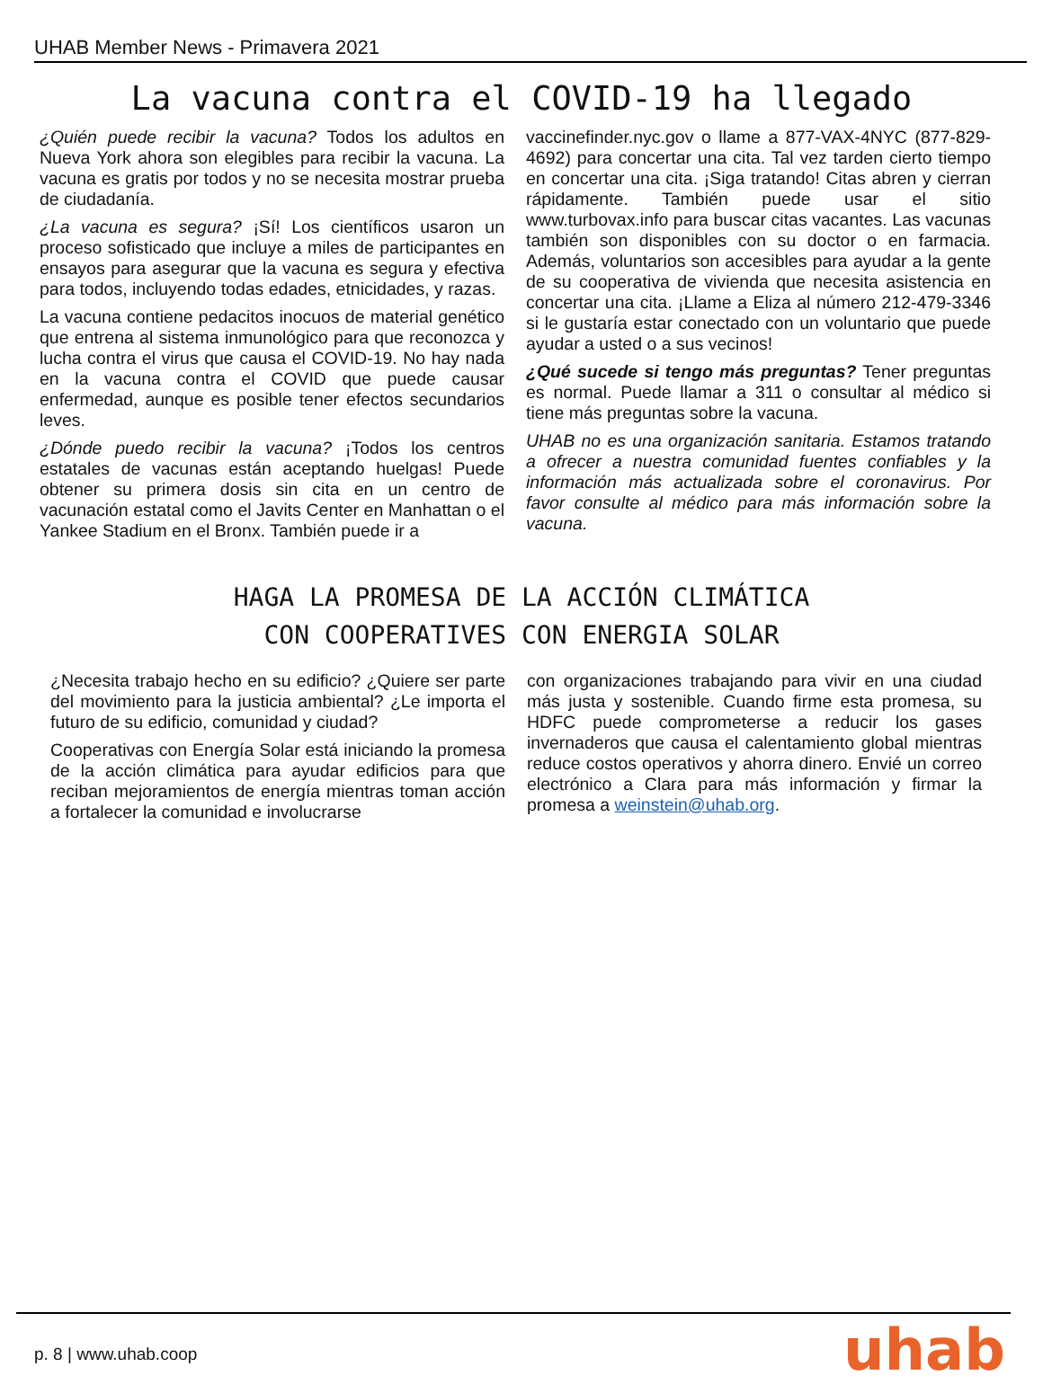UHAB Member News - Primavera 2021
La vacuna contra el COVID-19 ha llegado
¿Quién puede recibir la vacuna? Todos los adultos en Nueva York ahora son elegibles para recibir la vacuna. La vacuna es gratis por todos y no se necesita mostrar prueba de ciudadanía.
¿La vacuna es segura? ¡Sí! Los científicos usaron un proceso sofisticado que incluye a miles de participantes en ensayos para asegurar que la vacuna es segura y efectiva para todos, incluyendo todas edades, etnicidades, y razas.
La vacuna contiene pedacitos inocuos de material genético que entrena al sistema inmunológico para que reconozca y lucha contra el virus que causa el COVID-19. No hay nada en la vacuna contra el COVID que puede causar enfermedad, aunque es posible tener efectos secundarios leves.
¿Dónde puedo recibir la vacuna? ¡Todos los centros estatales de vacunas están aceptando huelgas! Puede obtener su primera dosis sin cita en un centro de vacunación estatal como el Javits Center en Manhattan o el Yankee Stadium en el Bronx. También puede ir a
vaccinefinder.nyc.gov o llame a 877-VAX-4NYC (877-829-4692) para concertar una cita. Tal vez tarden cierto tiempo en concertar una cita. ¡Siga tratando! Citas abren y cierran rápidamente. También puede usar el sitio www.turbovax.info para buscar citas vacantes. Las vacunas también son disponibles con su doctor o en farmacia. Además, voluntarios son accesibles para ayudar a la gente de su cooperativa de vivienda que necesita asistencia en concertar una cita. ¡Llame a Eliza al número 212-479-3346 si le gustaría estar conectado con un voluntario que puede ayudar a usted o a sus vecinos!
¿Qué sucede si tengo más preguntas? Tener preguntas es normal. Puede llamar a 311 o consultar al médico si tiene más preguntas sobre la vacuna.
UHAB no es una organización sanitaria. Estamos tratando a ofrecer a nuestra comunidad fuentes confiables y la información más actualizada sobre el coronavirus. Por favor consulte al médico para más información sobre la vacuna.
HAGA LA PROMESA DE LA ACCIÓN CLIMÁTICA
CON COOPERATIVES CON ENERGIA SOLAR
¿Necesita trabajo hecho en su edificio? ¿Quiere ser parte del movimiento para la justicia ambiental? ¿Le importa el futuro de su edificio, comunidad y ciudad?
Cooperativas con Energía Solar está iniciando la promesa de la acción climática para ayudar edificios para que reciban mejoramientos de energía mientras toman acción a fortalecer la comunidad e involucrarse
con organizaciones trabajando para vivir en una ciudad más justa y sostenible. Cuando firme esta promesa, su HDFC puede comprometerse a reducir los gases invernaderos que causa el calentamiento global mientras reduce costos operativos y ahorra dinero. Envié un correo electrónico a Clara para más información y firmar la promesa a weinstein@uhab.org.
p. 8 | www.uhab.coop uhab